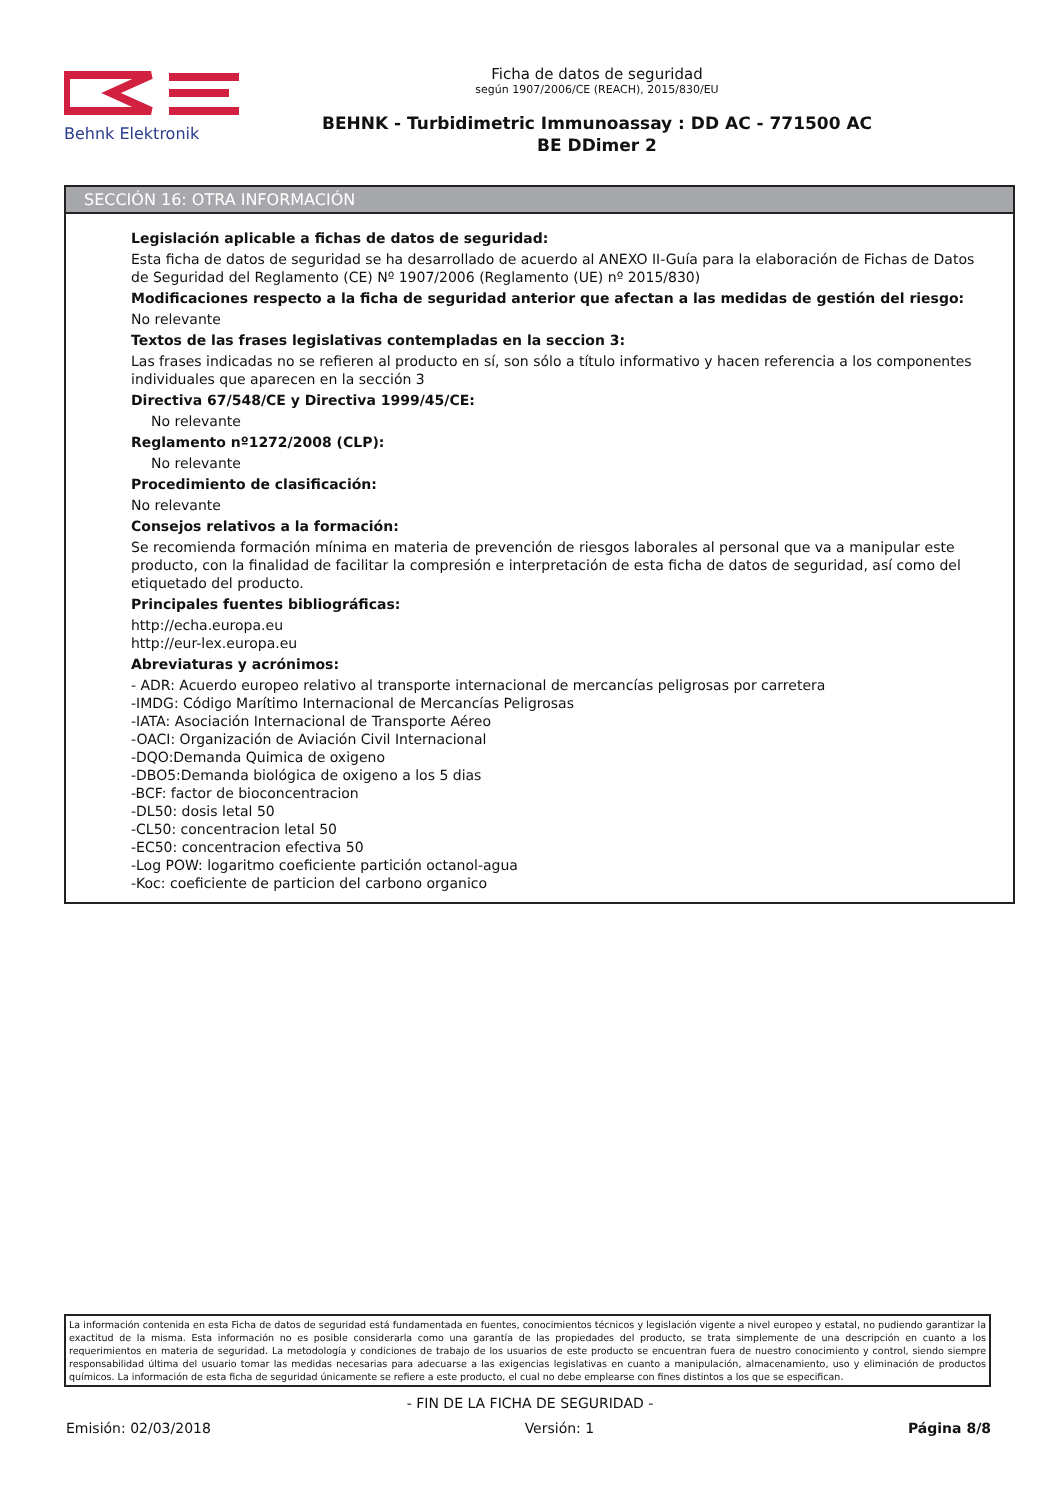Behnk Elektronik
Ficha de datos de seguridad
según 1907/2006/CE (REACH), 2015/830/EU
BEHNK - Turbidimetric Immunoassay : DD AC - 771500 AC
BE DDimer 2
SECCIÓN 16: OTRA INFORMACIÓN
Legislación aplicable a fichas de datos de seguridad:
Esta ficha de datos de seguridad se ha desarrollado de acuerdo al ANEXO II-Guía para la elaboración de Fichas de Datos de Seguridad del Reglamento (CE) Nº 1907/2006 (Reglamento (UE) nº 2015/830)
Modificaciones respecto a la ficha de seguridad anterior que afectan a las medidas de gestión del riesgo:
No relevante
Textos de las frases legislativas contempladas en la seccion 3:
Las frases indicadas no se refieren al producto en sí, son sólo a título informativo y hacen referencia a los componentes individuales que aparecen en la sección 3
Directiva 67/548/CE y Directiva 1999/45/CE:
No relevante
Reglamento nº1272/2008 (CLP):
No relevante
Procedimiento de clasificación:
No relevante
Consejos relativos a la formación:
Se recomienda formación mínima en materia de prevención de riesgos laborales al personal que va a manipular este producto, con la finalidad de facilitar la compresión e interpretación de esta ficha de datos de seguridad, así como del etiquetado del producto.
Principales fuentes bibliográficas:
http://echa.europa.eu
http://eur-lex.europa.eu
Abreviaturas y acrónimos:
- ADR: Acuerdo europeo relativo al transporte internacional de mercancías peligrosas por carretera
-IMDG: Código Marítimo Internacional de Mercancías Peligrosas
-IATA: Asociación Internacional de Transporte Aéreo
-OACI: Organización de Aviación Civil Internacional
-DQO:Demanda Quimica de oxigeno
-DBO5:Demanda biológica de oxigeno a los 5 dias
-BCF: factor de bioconcentracion
-DL50: dosis letal 50
-CL50: concentracion letal 50
-EC50: concentracion efectiva 50
-Log POW: logaritmo coeficiente partición octanol-agua
-Koc: coeficiente de particion del carbono organico
La información contenida en esta Ficha de datos de seguridad está fundamentada en fuentes, conocimientos técnicos y legislación vigente a nivel europeo y estatal, no pudiendo garantizar la exactitud de la misma. Esta información no es posible considerarla como una garantía de las propiedades del producto, se trata simplemente de una descripción en cuanto a los requerimientos en materia de seguridad. La metodología y condiciones de trabajo de los usuarios de este producto se encuentran fuera de nuestro conocimiento y control, siendo siempre responsabilidad última del usuario tomar las medidas necesarias para adecuarse a las exigencias legislativas en cuanto a manipulación, almacenamiento, uso y eliminación de productos químicos. La información de esta ficha de seguridad únicamente se refiere a este producto, el cual no debe emplearse con fines distintos a los que se especifican.
- FIN DE LA FICHA DE SEGURIDAD -
Emisión: 02/03/2018 Versión: 1 Página 8/8